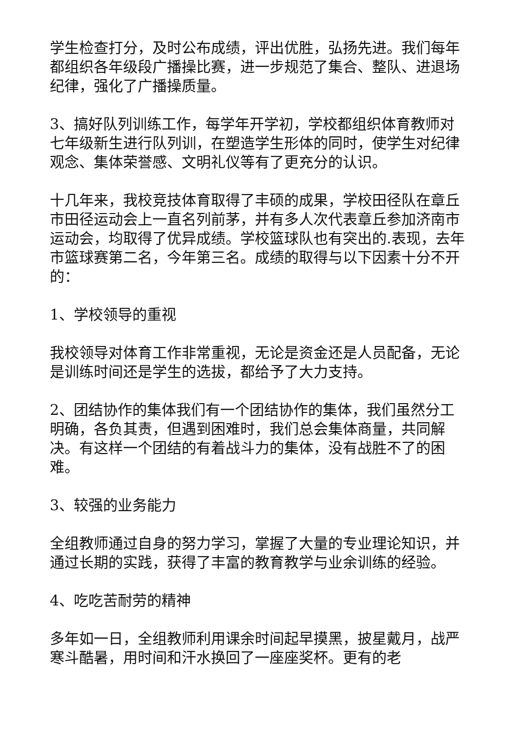学生检查打分，及时公布成绩，评出优胜，弘扬先进。我们每年都组织各年级段广播操比赛，进一步规范了集合、整队、进退场纪律，强化了广播操质量。
3、搞好队列训练工作，每学年开学初，学校都组织体育教师对七年级新生进行队列训，在塑造学生形体的同时，使学生对纪律观念、集体荣誉感、文明礼仪等有了更充分的认识。
十几年来，我校竞技体育取得了丰硕的成果，学校田径队在章丘市田径运动会上一直名列前茅，并有多人次代表章丘参加济南市运动会，均取得了优异成绩。学校篮球队也有突出的.表现，去年市篮球赛第二名，今年第三名。成绩的取得与以下因素十分不开的：
1、学校领导的重视
我校领导对体育工作非常重视，无论是资金还是人员配备，无论是训练时间还是学生的选拔，都给予了大力支持。
2、团结协作的集体我们有一个团结协作的集体，我们虽然分工明确，各负其责，但遇到困难时，我们总会集体商量，共同解决。有这样一个团结的有着战斗力的集体，没有战胜不了的困难。
3、较强的业务能力
全组教师通过自身的努力学习，掌握了大量的专业理论知识，并通过长期的实践，获得了丰富的教育教学与业余训练的经验。
4、吃吃苦耐劳的精神
多年如一日，全组教师利用课余时间起早摸黑，披星戴月，战严寒斗酷暑，用时间和汗水换回了一座座奖杯。更有的老